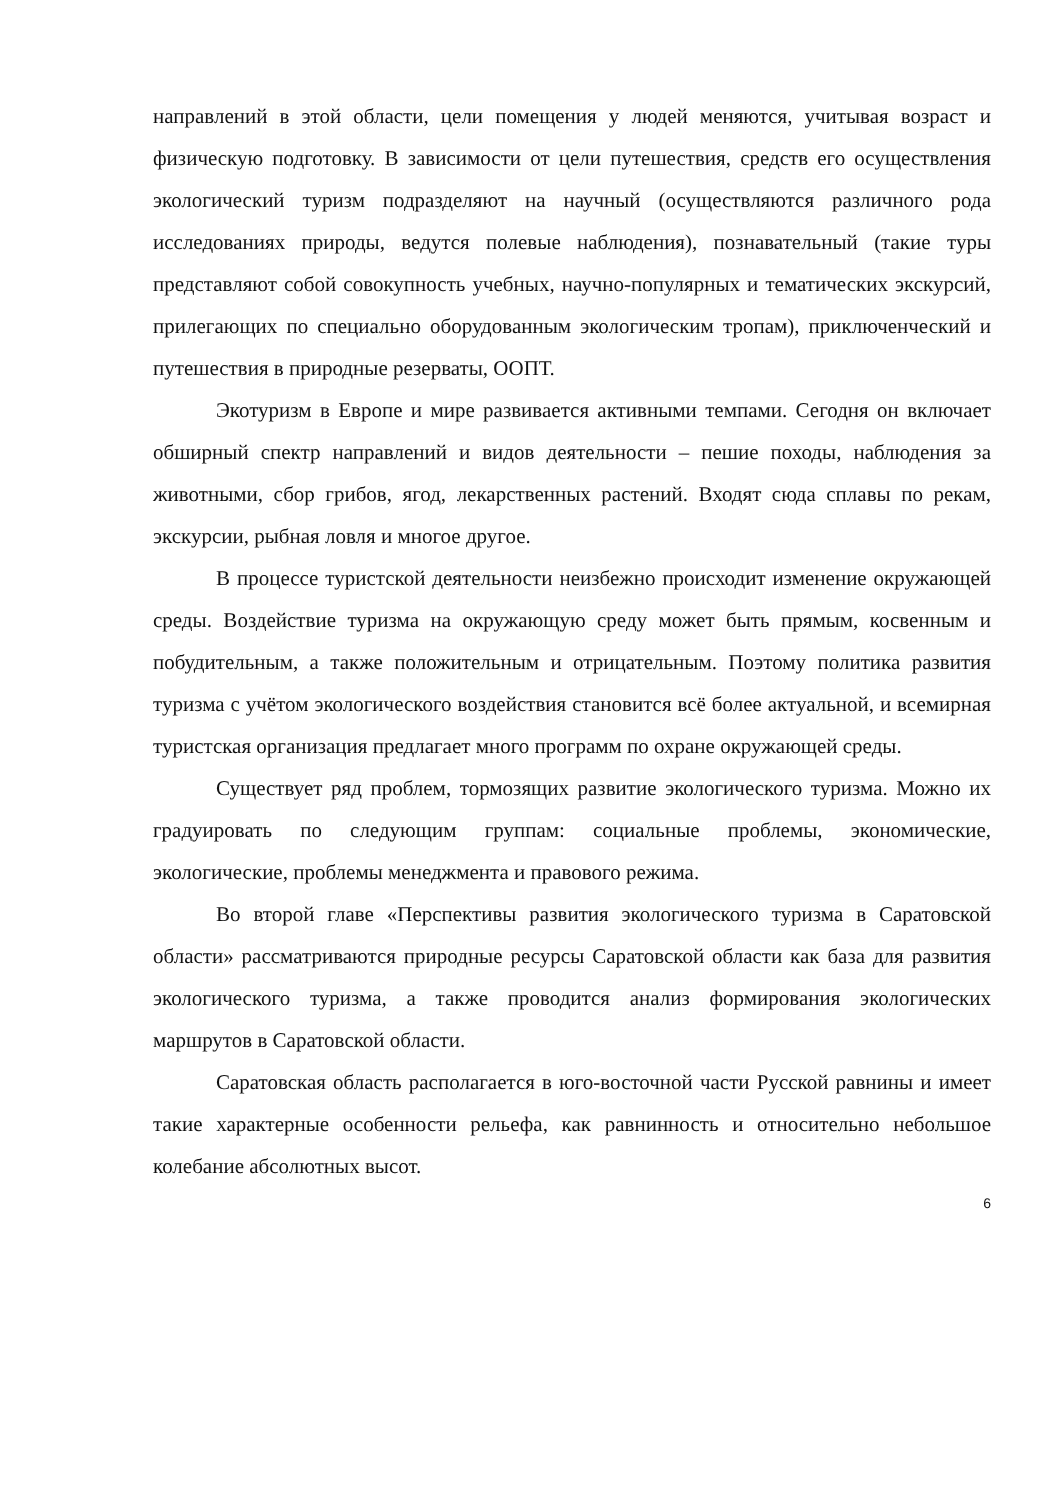направлений в этой области, цели помещения у людей меняются, учитывая возраст и физическую подготовку. В зависимости от цели путешествия, средств его осуществления экологический туризм подразделяют на научный (осуществляются различного рода исследованиях природы, ведутся полевые наблюдения), познавательный (такие туры представляют собой совокупность учебных, научно-популярных и тематических экскурсий, прилегающих по специально оборудованным экологическим тропам), приключенческий и путешествия в природные резерваты, ООПТ.
Экотуризм в Европе и мире развивается активными темпами. Сегодня он включает обширный спектр направлений и видов деятельности – пешие походы, наблюдения за животными, сбор грибов, ягод, лекарственных растений. Входят сюда сплавы по рекам, экскурсии, рыбная ловля и многое другое.
В процессе туристской деятельности неизбежно происходит изменение окружающей среды. Воздействие туризма на окружающую среду может быть прямым, косвенным и побудительным, а также положительным и отрицательным. Поэтому политика развития туризма с учётом экологического воздействия становится всё более актуальной, и всемирная туристская организация предлагает много программ по охране окружающей среды.
Существует ряд проблем, тормозящих развитие экологического туризма. Можно их градуировать по следующим группам: социальные проблемы, экономические, экологические, проблемы менеджмента и правового режима.
Во второй главе «Перспективы развития экологического туризма в Саратовской области» рассматриваются природные ресурсы Саратовской области как база для развития экологического туризма, а также проводится анализ формирования экологических маршрутов в Саратовской области.
Саратовская область располагается в юго-восточной части Русской равнины и имеет такие характерные особенности рельефа, как равнинность и относительно небольшое колебание абсолютных высот.
6